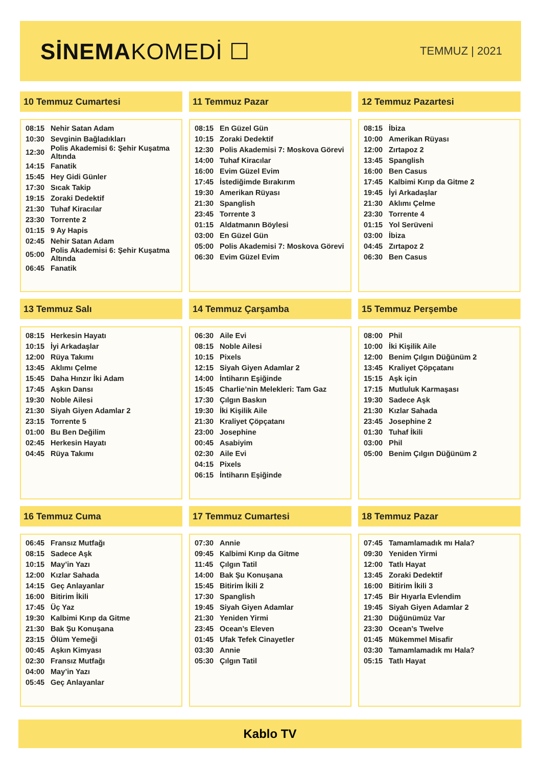SİNEMAKOMEDİ ☐
TEMMUZ | 2021
10 Temmuz Cumartesi
| 08:15 | Nehir Satan Adam |
| 10:30 | Sevginin Bağladıkları |
| 12:30 | Polis Akademisi 6: Şehir Kuşatma Altında |
| 14:15 | Fanatik |
| 15:45 | Hey Gidi Günler |
| 17:30 | Sıcak Takip |
| 19:15 | Zoraki Dedektif |
| 21:30 | Tuhaf Kiracılar |
| 23:30 | Torrente 2 |
| 01:15 | 9 Ay Hapis |
| 02:45 | Nehir Satan Adam |
| 05:00 | Polis Akademisi 6: Şehir Kuşatma Altında |
| 06:45 | Fanatik |
11 Temmuz Pazar
| 08:15 | En Güzel Gün |
| 10:15 | Zoraki Dedektif |
| 12:30 | Polis Akademisi 7: Moskova Görevi |
| 14:00 | Tuhaf Kiracılar |
| 16:00 | Evim Güzel Evim |
| 17:45 | İstediğimde Bırakırım |
| 19:30 | Amerikan Rüyası |
| 21:30 | Spanglish |
| 23:45 | Torrente 3 |
| 01:15 | Aldatmanın Böylesi |
| 03:00 | En Güzel Gün |
| 05:00 | Polis Akademisi 7: Moskova Görevi |
| 06:30 | Evim Güzel Evim |
12 Temmuz Pazartesi
| 08:15 | İbiza |
| 10:00 | Amerikan Rüyası |
| 12:00 | Zırtapoz 2 |
| 13:45 | Spanglish |
| 16:00 | Ben Casus |
| 17:45 | Kalbimi Kırıp da Gitme 2 |
| 19:45 | İyi Arkadaşlar |
| 21:30 | Aklımı Çelme |
| 23:30 | Torrente 4 |
| 01:15 | Yol Serüveni |
| 03:00 | İbiza |
| 04:45 | Zırtapoz 2 |
| 06:30 | Ben Casus |
13 Temmuz Salı
| 08:15 | Herkesin Hayatı |
| 10:15 | İyi Arkadaşlar |
| 12:00 | Rüya Takımı |
| 13:45 | Aklımı Çelme |
| 15:45 | Daha Hınzır İki Adam |
| 17:45 | Aşkın Dansı |
| 19:30 | Noble Ailesi |
| 21:30 | Siyah Giyen Adamlar 2 |
| 23:15 | Torrente 5 |
| 01:00 | Bu Ben Değilim |
| 02:45 | Herkesin Hayatı |
| 04:45 | Rüya Takımı |
14 Temmuz Çarşamba
| 06:30 | Aile Evi |
| 08:15 | Noble Ailesi |
| 10:15 | Pixels |
| 12:15 | Siyah Giyen Adamlar 2 |
| 14:00 | İntiharın Eşiğinde |
| 15:45 | Charlie’nin Melekleri: Tam Gaz |
| 17:30 | Çılgın Baskın |
| 19:30 | İki Kişilik Aile |
| 21:30 | Kraliyet Çöpçatanı |
| 23:00 | Josephine |
| 00:45 | Asabiyim |
| 02:30 | Aile Evi |
| 04:15 | Pixels |
| 06:15 | İntiharın Eşiğinde |
15 Temmuz Perşembe
| 08:00 | Phil |
| 10:00 | İki Kişilik Aile |
| 12:00 | Benim Çılgın Düğünüm 2 |
| 13:45 | Kraliyet Çöpçatanı |
| 15:15 | Aşk için |
| 17:15 | Mutluluk Karmaşası |
| 19:30 | Sadece Aşk |
| 21:30 | Kızlar Sahada |
| 23:45 | Josephine 2 |
| 01:30 | Tuhaf İkili |
| 03:00 | Phil |
| 05:00 | Benim Çılgın Düğünüm 2 |
16 Temmuz Cuma
| 06:45 | Fransız Mutfağı |
| 08:15 | Sadece Aşk |
| 10:15 | May’in Yazı |
| 12:00 | Kızlar Sahada |
| 14:15 | Geç Anlayanlar |
| 16:00 | Bitirim İkili |
| 17:45 | Üç Yaz |
| 19:30 | Kalbimi Kırıp da Gitme |
| 21:30 | Bak Şu Konuşana |
| 23:15 | Ölüm Yemeği |
| 00:45 | Aşkın Kimyası |
| 02:30 | Fransız Mutfağı |
| 04:00 | May’in Yazı |
| 05:45 | Geç Anlayanlar |
17 Temmuz Cumartesi
| 07:30 | Annie |
| 09:45 | Kalbimi Kırıp da Gitme |
| 11:45 | Çılgın Tatil |
| 14:00 | Bak Şu Konuşana |
| 15:45 | Bitirim İkili 2 |
| 17:30 | Spanglish |
| 19:45 | Siyah Giyen Adamlar |
| 21:30 | Yeniden Yirmi |
| 23:45 | Ocean’s Eleven |
| 01:45 | Ufak Tefek Cinayetler |
| 03:30 | Annie |
| 05:30 | Çılgın Tatil |
18 Temmuz Pazar
| 07:45 | Tamamlamadık mı Hala? |
| 09:30 | Yeniden Yirmi |
| 12:00 | Tatlı Hayat |
| 13:45 | Zoraki Dedektif |
| 16:00 | Bitirim İkili 3 |
| 17:45 | Bir Hıyarla Evlendim |
| 19:45 | Siyah Giyen Adamlar 2 |
| 21:30 | Düğünümüz Var |
| 23:30 | Ocean’s Twelve |
| 01:45 | Mükemmel Misafir |
| 03:30 | Tamamlamadık mı Hala? |
| 05:15 | Tatlı Hayat |
Kablo TV